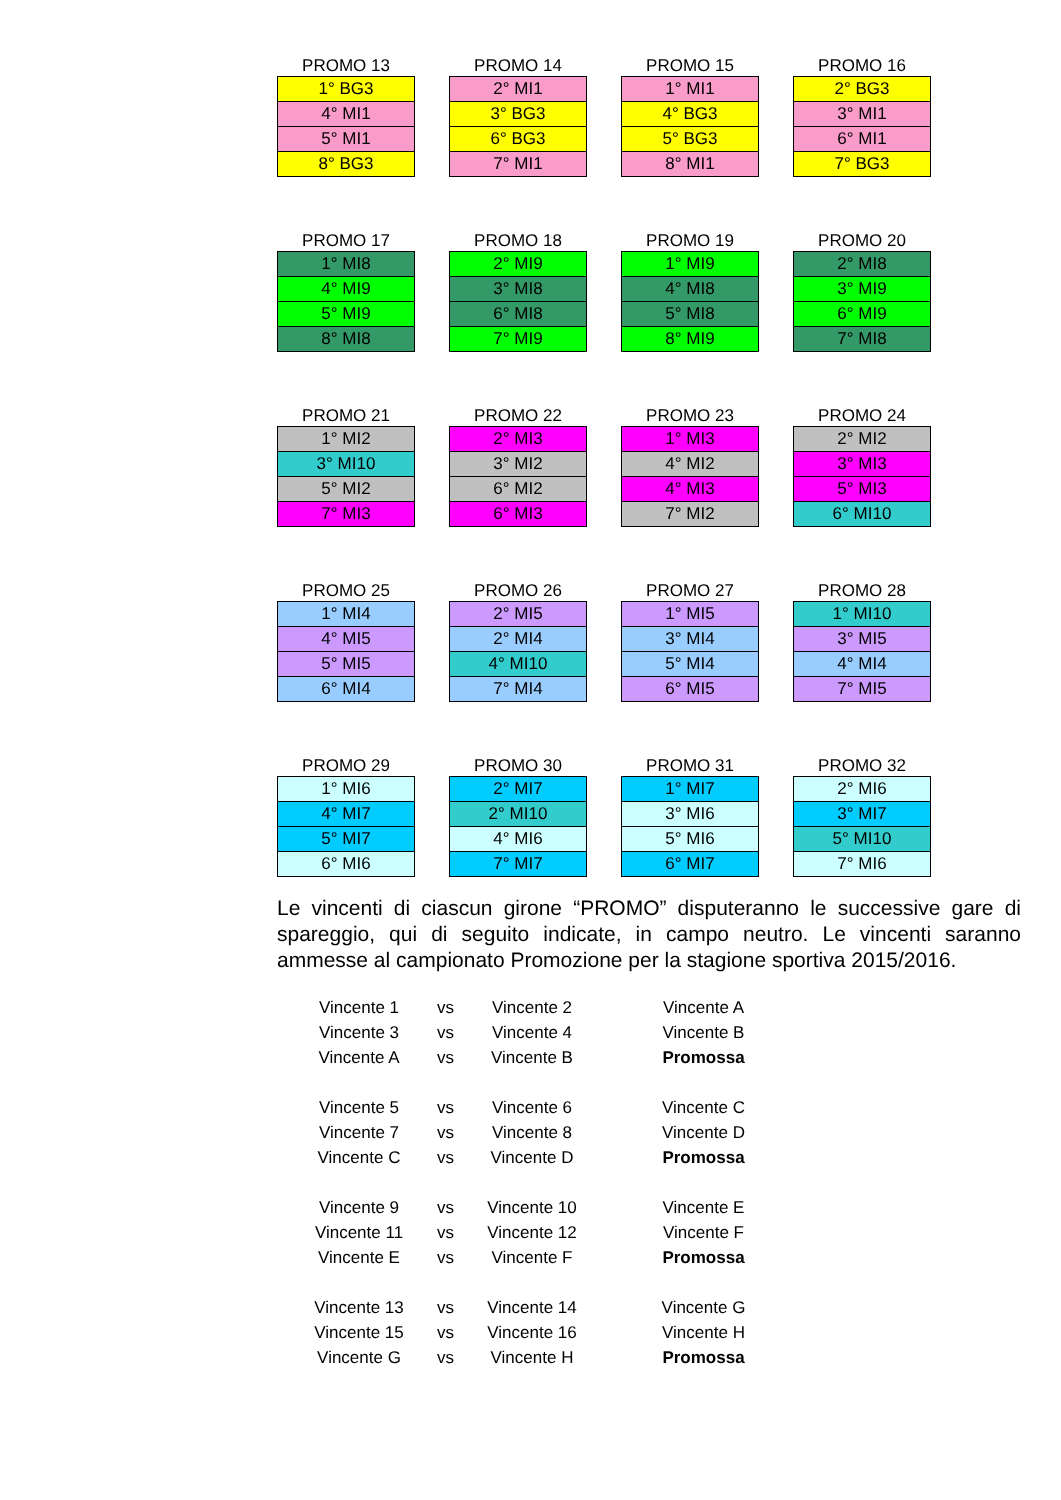PROMO 13
| 1° BG3 |
| 4° MI1 |
| 5° MI1 |
| 8° BG3 |
PROMO 14
| 2° MI1 |
| 3° BG3 |
| 6° BG3 |
| 7° MI1 |
PROMO 15
| 1° MI1 |
| 4° BG3 |
| 5° BG3 |
| 8° MI1 |
PROMO 16
| 2° BG3 |
| 3° MI1 |
| 6° MI1 |
| 7° BG3 |
PROMO 17
| 1° MI8 |
| 4° MI9 |
| 5° MI9 |
| 8° MI8 |
PROMO 18
| 2° MI9 |
| 3° MI8 |
| 6° MI8 |
| 7° MI9 |
PROMO 19
| 1° MI9 |
| 4° MI8 |
| 5° MI8 |
| 8° MI9 |
PROMO 20
| 2° MI8 |
| 3° MI9 |
| 6° MI9 |
| 7° MI8 |
PROMO 21
| 1° MI2 |
| 3° MI10 |
| 5° MI2 |
| 7° MI3 |
PROMO 22
| 2° MI3 |
| 3° MI2 |
| 6° MI2 |
| 6° MI3 |
PROMO 23
| 1° MI3 |
| 4° MI2 |
| 4° MI3 |
| 7° MI2 |
PROMO 24
| 2° MI2 |
| 3° MI3 |
| 5° MI3 |
| 6° MI10 |
PROMO 25
| 1° MI4 |
| 4° MI5 |
| 5° MI5 |
| 6° MI4 |
PROMO 26
| 2° MI5 |
| 2° MI4 |
| 4° MI10 |
| 7° MI4 |
PROMO 27
| 1° MI5 |
| 3° MI4 |
| 5° MI4 |
| 6° MI5 |
PROMO 28
| 1° MI10 |
| 3° MI5 |
| 4° MI4 |
| 7° MI5 |
PROMO 29
| 1° MI6 |
| 4° MI7 |
| 5° MI7 |
| 6° MI6 |
PROMO 30
| 2° MI7 |
| 2° MI10 |
| 4° MI6 |
| 7° MI7 |
PROMO 31
| 1° MI7 |
| 3° MI6 |
| 5° MI6 |
| 6° MI7 |
PROMO 32
| 2° MI6 |
| 3° MI7 |
| 5° MI10 |
| 7° MI6 |
Le vincenti di ciascun girone “PROMO” disputeranno le successive gare di spareggio, qui di seguito indicate, in campo neutro. Le vincenti saranno ammesse al campionato Promozione per la stagione sportiva 2015/2016.
| Vincente 1 | vs | Vincente 2 | Vincente A |
| Vincente 3 | vs | Vincente 4 | Vincente B |
| Vincente A | vs | Vincente B | Promossa |
| Vincente 5 | vs | Vincente 6 | Vincente C |
| Vincente 7 | vs | Vincente 8 | Vincente D |
| Vincente C | vs | Vincente D | Promossa |
| Vincente 9 | vs | Vincente 10 | Vincente E |
| Vincente 11 | vs | Vincente 12 | Vincente F |
| Vincente E | vs | Vincente F | Promossa |
| Vincente 13 | vs | Vincente 14 | Vincente G |
| Vincente 15 | vs | Vincente 16 | Vincente H |
| Vincente G | vs | Vincente H | Promossa |